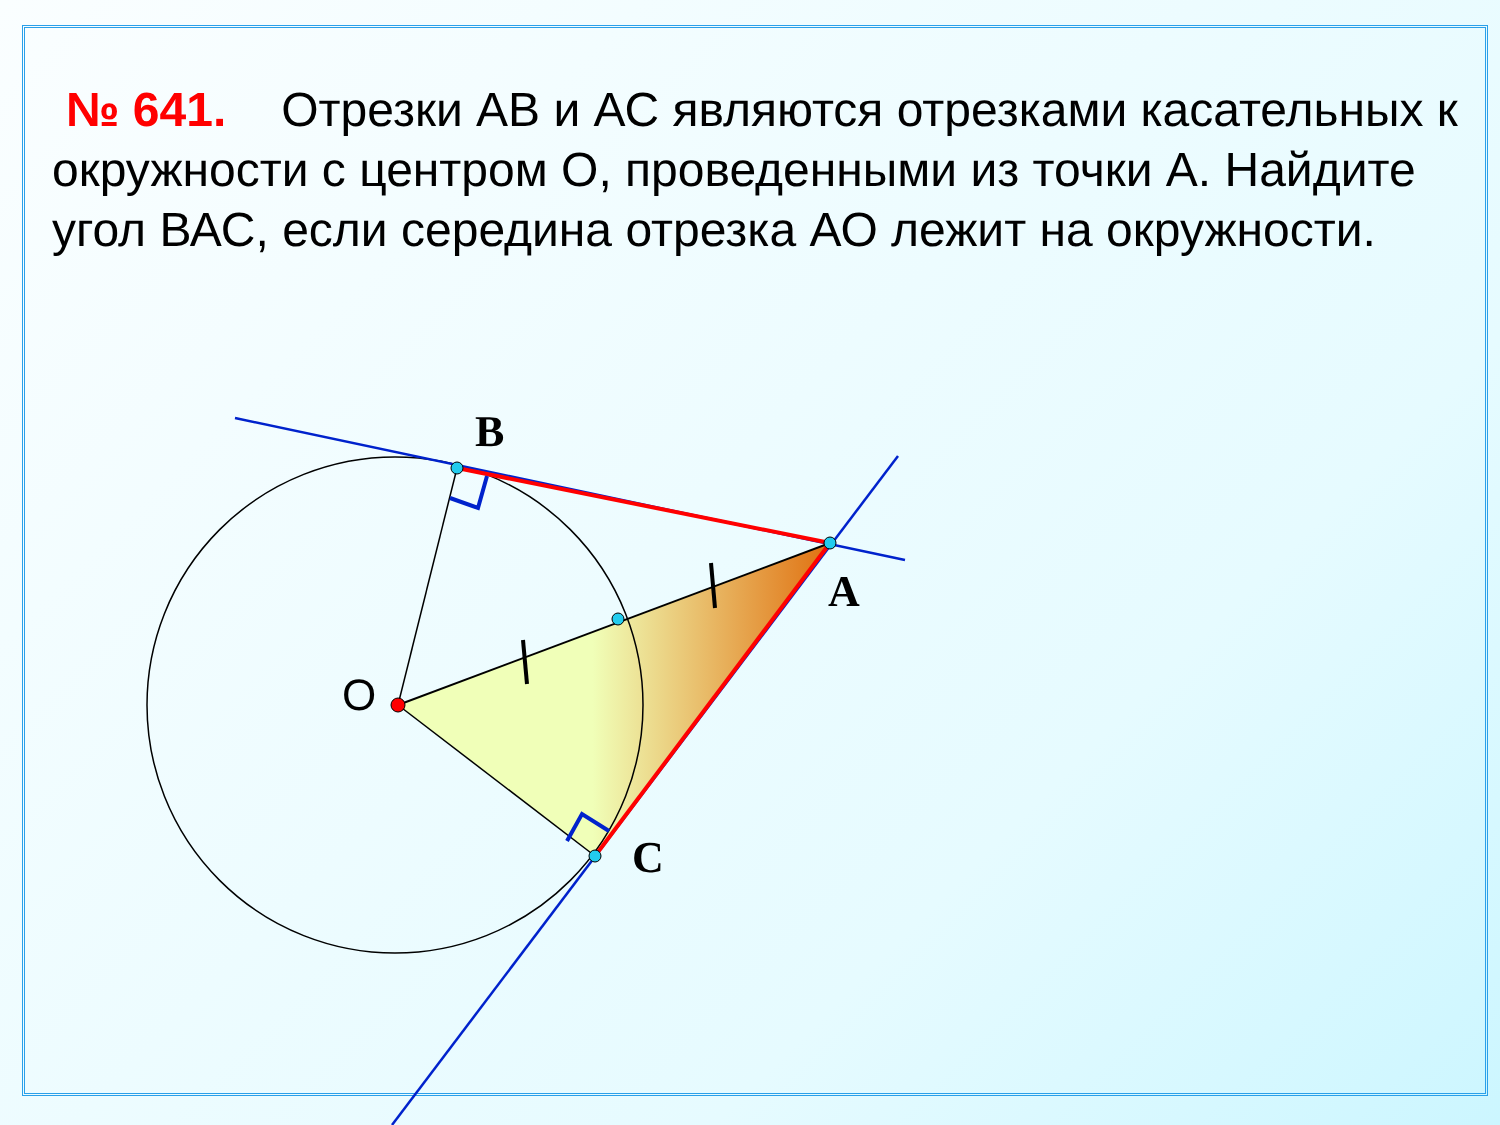№ 641. Отрезки АВ и АС являются отрезками касательных к окружности с центром О, проведенными из точки А. Найдите угол ВАС, если середина отрезка АО лежит на окружности.
B
A
C
O